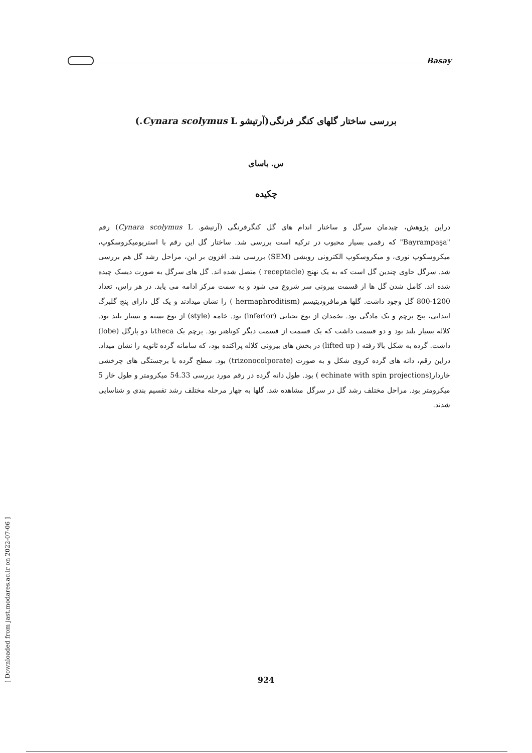Basay
بررسی ساختار گلهای کنگر فرنگی(آرتیشو Cynara scolymus L.)
س. باسای
چکیده
دراین پژوهش، چیدمان سرگل و ساختار اندام های گل کنگرفرنگی (آرتیشو. Cynara scolymus L) رقم "Bayrampaşa" که رقمی بسیار محبوب در ترکیه است بررسی شد. ساختار گل این رقم با استریومیکروسکوپ، میکروسکوپ نوری، و میکروسکوپ الکترونی روبشی (SEM) بررسی شد. افزون بر این، مراحل رشد گل هم بررسی شد. سرگل حاوی چندین گل است که به یک نهنج (receptacle ) متصل شده اند. گل های سرگل به صورت دیسک چیده شده اند. کامل شدن گل ها از قسمت بیرونی سر شروع می شود و به سمت مرکز ادامه می یابد. در هر راس، تعداد 1200-800 گل وجود داشت. گلها هرمافرودیتیسم (hermaphroditism ) را نشان میدادند و یک گل دارای پنج گلبرگ ابتدایی، پنج پرچم و یک مادگی بود. تخمدان از نوع تحتانی (inferior) بود. خامه (style) از نوع بسته و بسیار بلند بود. کلاله بسیار بلند بود و دو قسمت داشت که یک قسمت از قسمت دیگر کوتاهتر بود. پرچم یک thecaبا دو پارگل (lobe) داشت. گرده به شکل بالا رفته ( lifted up) در بخش های بیرونی کلاله پراکنده بود، که سامانه گرده ثانویه را نشان میداد. دراین رقم، دانه های گرده کروی شکل و به صورت (trizonocolporate) بود. سطح گرده با برجستگی های چرخشی خاردار(echinate with spin projections ) بود. طول دانه گرده در رقم مورد بررسی 54.33 میکرومتر و طول خار 5 میکرومتر بود. مراحل مختلف رشد گل در سرگل مشاهده شد. گلها به چهار مرحله مختلف رشد تقسیم بندی و شناسایی شدند.
[ Downloaded from jast.modares.ac.ir on 2022-07-06 ]
924